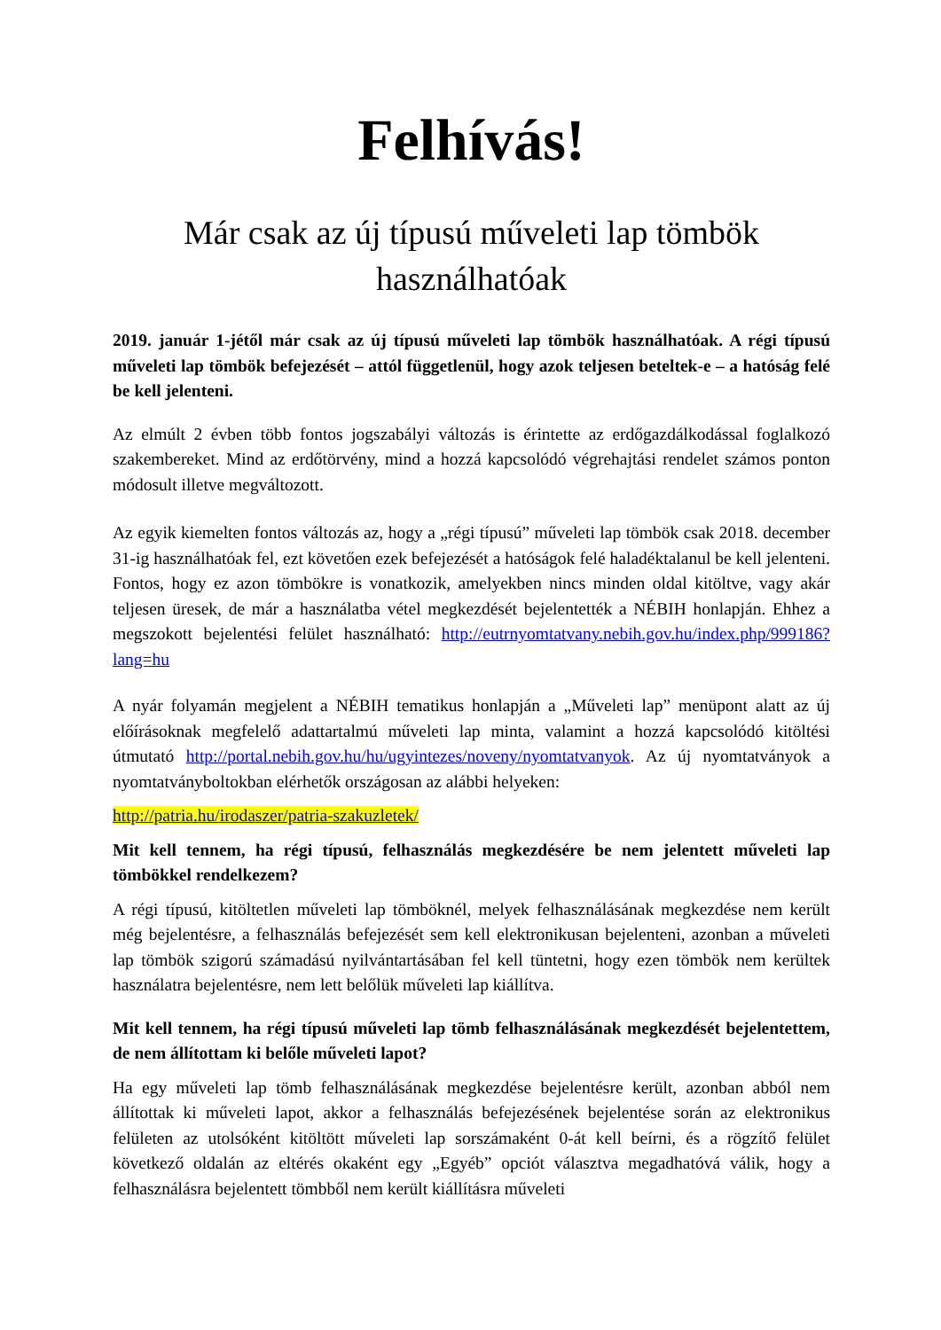Felhívás!
Már csak az új típusú műveleti lap tömbök használhatóak
2019. január 1-jétől már csak az új típusú műveleti lap tömbök használhatóak. A régi típusú műveleti lap tömbök befejezését – attól függetlenül, hogy azok teljesen beteltek-e – a hatóság felé be kell jelenteni.
Az elmúlt 2 évben több fontos jogszabályi változás is érintette az erdőgazdálkodással foglalkozó szakembereket. Mind az erdőtörvény, mind a hozzá kapcsolódó végrehajtási rendelet számos ponton módosult illetve megváltozott.
Az egyik kiemelten fontos változás az, hogy a „régi típusú” műveleti lap tömbök csak 2018. december 31-ig használhatóak fel, ezt követően ezek befejezését a hatóságok felé haladéktalanul be kell jelenteni. Fontos, hogy ez azon tömbökre is vonatkozik, amelyekben nincs minden oldal kitöltve, vagy akár teljesen üresek, de már a használatba vétel megkezdését bejelentették a NÉBIH honlapján. Ehhez a megszokott bejelentési felület használható: http://eutrnyomtatvany.nebih.gov.hu/index.php/999186?lang=hu
A nyár folyamán megjelent a NÉBIH tematikus honlapján a „Műveleti lap” menüpont alatt az új előírásoknak megfelelő adattartalmú műveleti lap minta, valamint a hozzá kapcsolódó kitöltési útmutató http://portal.nebih.gov.hu/hu/ugyintezes/noveny/nyomtatvanyok. Az új nyomtatványok a nyomtatványboltokban elérhetők országosan az alábbi helyeken:
http://patria.hu/irodaszer/patria-szakuzletek/
Mit kell tennem, ha régi típusú, felhasználás megkezdésére be nem jelentett műveleti lap tömbökkel rendelkezem?
A régi típusú, kitöltetlen műveleti lap tömböknél, melyek felhasználásának megkezdése nem került még bejelentésre, a felhasználás befejezését sem kell elektronikusan bejelenteni, azonban a műveleti lap tömbök szigorú számadású nyilvántartásában fel kell tüntetni, hogy ezen tömbök nem kerültek használatra bejelentésre, nem lett belőlük műveleti lap kiállítva.
Mit kell tennem, ha régi típusú műveleti lap tömb felhasználásának megkezdését bejelentettem, de nem állítottam ki belőle műveleti lapot?
Ha egy műveleti lap tömb felhasználásának megkezdése bejelentésre került, azonban abból nem állítottak ki műveleti lapot, akkor a felhasználás befejezésének bejelentése során az elektronikus felületen az utolsóként kitöltött műveleti lap sorszámaként 0-át kell beírni, és a rögzítő felület következő oldalán az eltérés okaként egy „Egyéb” opciót választva megadhatóvá válik, hogy a felhasználásra bejelentett tömbből nem került kiállításra műveleti